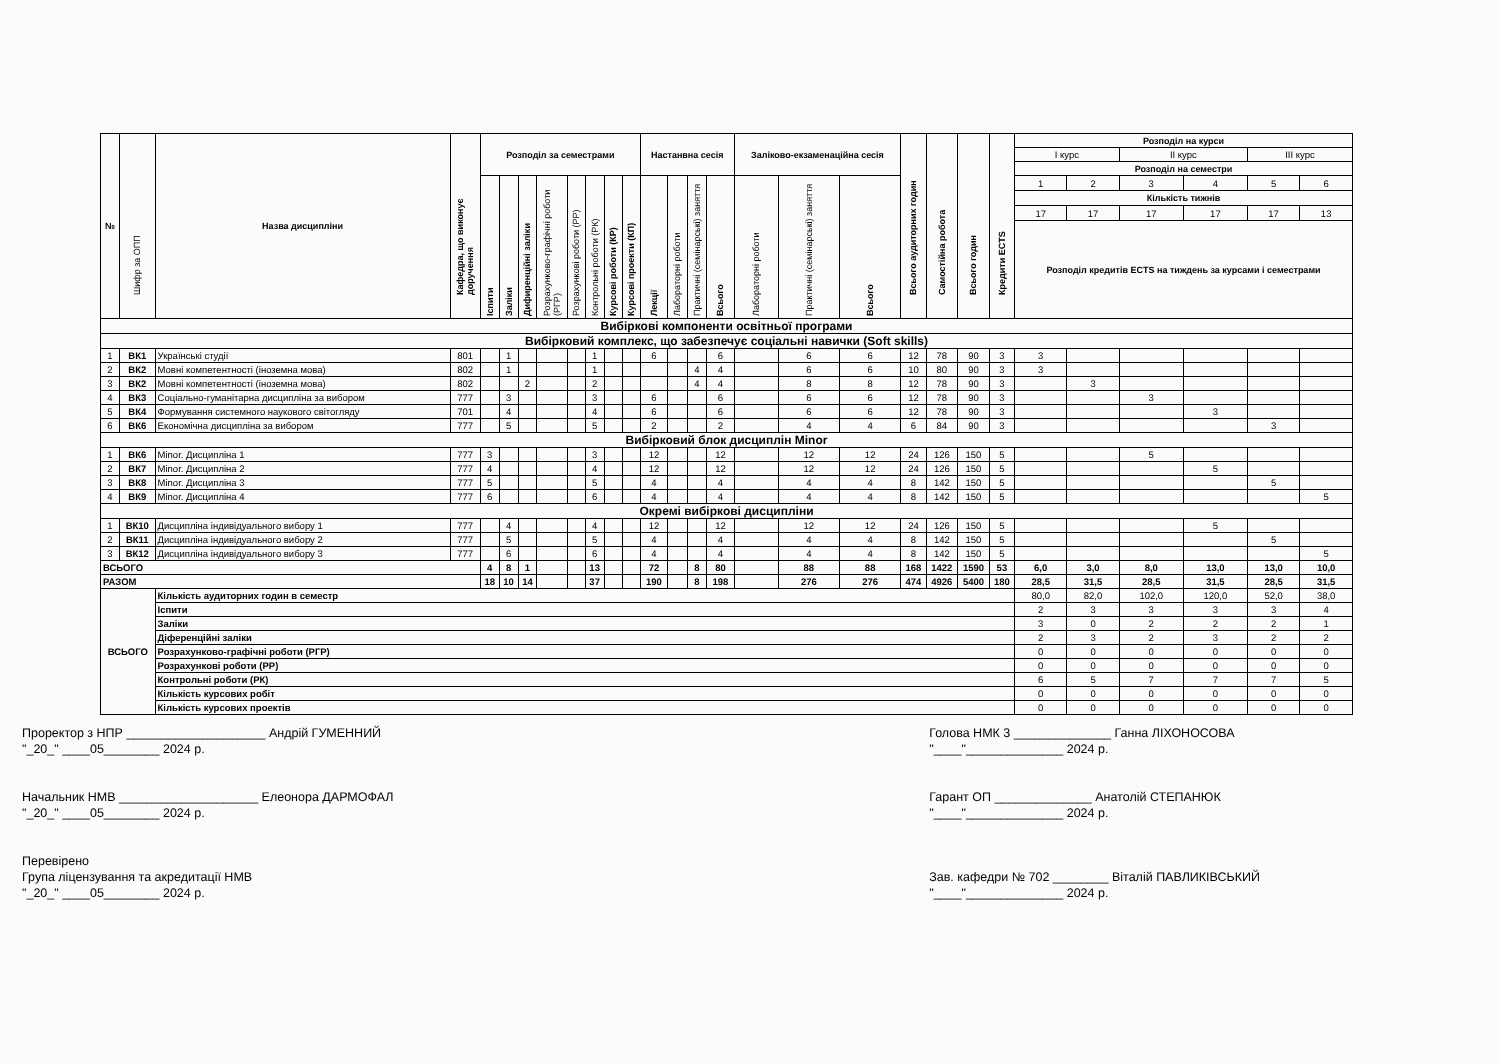| № | Шифр за ОПП | Назва дисципліни | Кафедра, що виконує доручення | Розподіл за семестрами | | | | | | | | Настанвна сесія | | | | Заліково-екзаменаційна сесія | | | Всього аудиторних годин | Самостійна робота | Всього годин | Кредити ECTS | Розподіл на курси | | | | | |
| --- | --- | --- | --- | --- | --- | --- | --- | --- | --- | --- | --- | --- | --- | --- | --- | --- | --- | --- | --- | --- | --- | --- | --- | --- | --- | --- | --- | --- |
| | | | | | | | | | | | | | | | | | | | | | | | I курс | | II курс | | III курс | |
| | | | | | | | | | | | | | | | | | | | | | | | Розподіл на семестри | | | | | |
| | | | | Іспити | Заліки | Дифиренційні заліки | Розрахунково-графічні роботи (РГР) | Розрахункові роботи (РР) | Контрольні роботи (РК) | Курсові роботи (КР) | Курсові проекти (КП) | Лекції | Лабораторні роботи | Практичні (семінарські) заняття | Всього | Лабораторні роботи | Практичні (семінарські) заняття | Всього | | | | | 1 | 2 | 3 | 4 | 5 | 6 |
| | | | | | | | | | | | | | | | | | | | | | | | Кількість тижнів | | | | | |
| | | | | | | | | | | | | | | | | | | | | | | | 17 | 17 | 17 | 17 | 17 | 13 |
| | | | | | | | | | | | | | | | | | | | | | | | Розподіл кредитів ECTS на тиждень за курсами і семестрами | | | | | |
| Вибіркові компоненти освітньої програми | | | | | | | | | | | | | | | | | | | | | | | | | | | | |
| Вибірковий комплекс, що забезпечує соціальні навички (Soft skills) | | | | | | | | | | | | | | | | | | | | | | | | | | | | |
| 1 | ВК1 | Українські студії | 801 | | 1 | | | | 1 | | | 6 | | | 6 | | 6 | 6 | 12 | 78 | 90 | 3 | 3 | | | | | |
| 2 | ВК2 | Мовні компетентності (іноземна мова) | 802 | | 1 | | | | 1 | | | | | 4 | 4 | | 6 | 6 | 10 | 80 | 90 | 3 | 3 | | | | | |
| 3 | ВК2 | Мовні компетентності (іноземна мова) | 802 | | | 2 | | | 2 | | | | | 4 | 4 | | 8 | 8 | 12 | 78 | 90 | 3 | | 3 | | | | |
| 4 | ВК3 | Соціально-гуманітарна дисципліна за вибором | 777 | | 3 | | | | 3 | | | 6 | | | 6 | | 6 | 6 | 12 | 78 | 90 | 3 | | | 3 | | | |
| 5 | ВК4 | Формування системного наукового світогляду | 701 | | 4 | | | | 4 | | | 6 | | | 6 | | 6 | 6 | 12 | 78 | 90 | 3 | | | | 3 | | |
| 6 | ВК6 | Економічна дисципліна за вибором | 777 | | 5 | | | | 5 | | | 2 | | | 2 | | 4 | 4 | 6 | 84 | 90 | 3 | | | | | 3 | |
| Вибірковий блок дисциплін Minor | | | | | | | | | | | | | | | | | | | | | | | | | | | | |
| 1 | ВК6 | Minor. Дисципліна 1 | 777 | 3 | | | | | 3 | | | 12 | | | 12 | | 12 | 12 | 24 | 126 | 150 | 5 | | | 5 | | | |
| 2 | ВК7 | Minor. Дисципліна 2 | 777 | 4 | | | | | 4 | | | 12 | | | 12 | | 12 | 12 | 24 | 126 | 150 | 5 | | | | 5 | | |
| 3 | ВК8 | Minor. Дисципліна 3 | 777 | 5 | | | | | 5 | | | 4 | | | 4 | | 4 | 4 | 8 | 142 | 150 | 5 | | | | | 5 | |
| 4 | ВК9 | Minor. Дисципліна 4 | 777 | 6 | | | | | 6 | | | 4 | | | 4 | | 4 | 4 | 8 | 142 | 150 | 5 | | | | | | 5 |
| Окремі вибіркові дисципліни | | | | | | | | | | | | | | | | | | | | | | | | | | | | |
| 1 | ВК10 | Дисципліна індивідуального вибору 1 | 777 | | 4 | | | | 4 | | | 12 | | | 12 | | 12 | 12 | 24 | 126 | 150 | 5 | | | | 5 | | |
| 2 | ВК11 | Дисципліна індивідуального вибору 2 | 777 | | 5 | | | | 5 | | | 4 | | | 4 | | 4 | 4 | 8 | 142 | 150 | 5 | | | | | 5 | |
| 3 | ВК12 | Дисципліна індивідуального вибору 3 | 777 | | 6 | | | | 6 | | | 4 | | | 4 | | 4 | 4 | 8 | 142 | 150 | 5 | | | | | | 5 |
| ВСЬОГО | | | | 4 | 8 | 1 | | | 13 | | | 72 | | 8 | 80 | | 88 | 88 | 168 | 1422 | 1590 | 53 | 6,0 | 3,0 | 8,0 | 13,0 | 13,0 | 10,0 |
| РАЗОМ | | | | 18 | 10 | 14 | | | 37 | | | 190 | | 8 | 198 | | 276 | 276 | 474 | 4926 | 5400 | 180 | 28,5 | 31,5 | 28,5 | 31,5 | 28,5 | 31,5 |
| ВСЬОГО | | Кількість аудиторних годин в семестр | | | | | | | | | | | | | | | | | | | | | 80,0 | 82,0 | 102,0 | 120,0 | 52,0 | 38,0 |
| | | Іспити | | | | | | | | | | | | | | | | | | | | | 2 | 3 | 3 | 3 | 3 | 4 |
| | | Заліки | | | | | | | | | | | | | | | | | | | | | 3 | 0 | 2 | 2 | 2 | 1 |
| | | Діференційні заліки | | | | | | | | | | | | | | | | | | | | | 2 | 3 | 2 | 3 | 2 | 2 |
| | | Розрахунково-графічні роботи (РГР) | | | | | | | | | | | | | | | | | | | | | 0 | 0 | 0 | 0 | 0 | 0 |
| | | Розрахункові роботи (РР) | | | | | | | | | | | | | | | | | | | | | 0 | 0 | 0 | 0 | 0 | 0 |
| | | Контрольні роботи (РК) | | | | | | | | | | | | | | | | | | | | | 6 | 5 | 7 | 7 | 7 | 5 |
| | | Кількість курсових робіт | | | | | | | | | | | | | | | | | | | | | 0 | 0 | 0 | 0 | 0 | 0 |
| | | Кількість курсових проектів | | | | | | | | | | | | | | | | | | | | | 0 | 0 | 0 | 0 | 0 | 0 |
Проректор з НПР ____________________ Андрій ГУМЕННИЙ
"_20_" ____05________ 2024 р.
Начальник НМВ ____________________ Елеонора ДАРМОФАЛ
"_20_" ____05________ 2024 р.
Перевірено
Група ліцензування та акредитації НМВ
"_20_" ____05________ 2024 р.
Голова НМК 3 ______________ Ганна ЛІХОНОСОВА
"____"______________ 2024 р.
Гарант ОП ______________ Анатолій СТЕПАНЮК
"____"______________ 2024 р.
Зав. кафедри № 702 ________ Віталій ПАВЛИКІВСЬКИЙ
"____"______________ 2024 р.